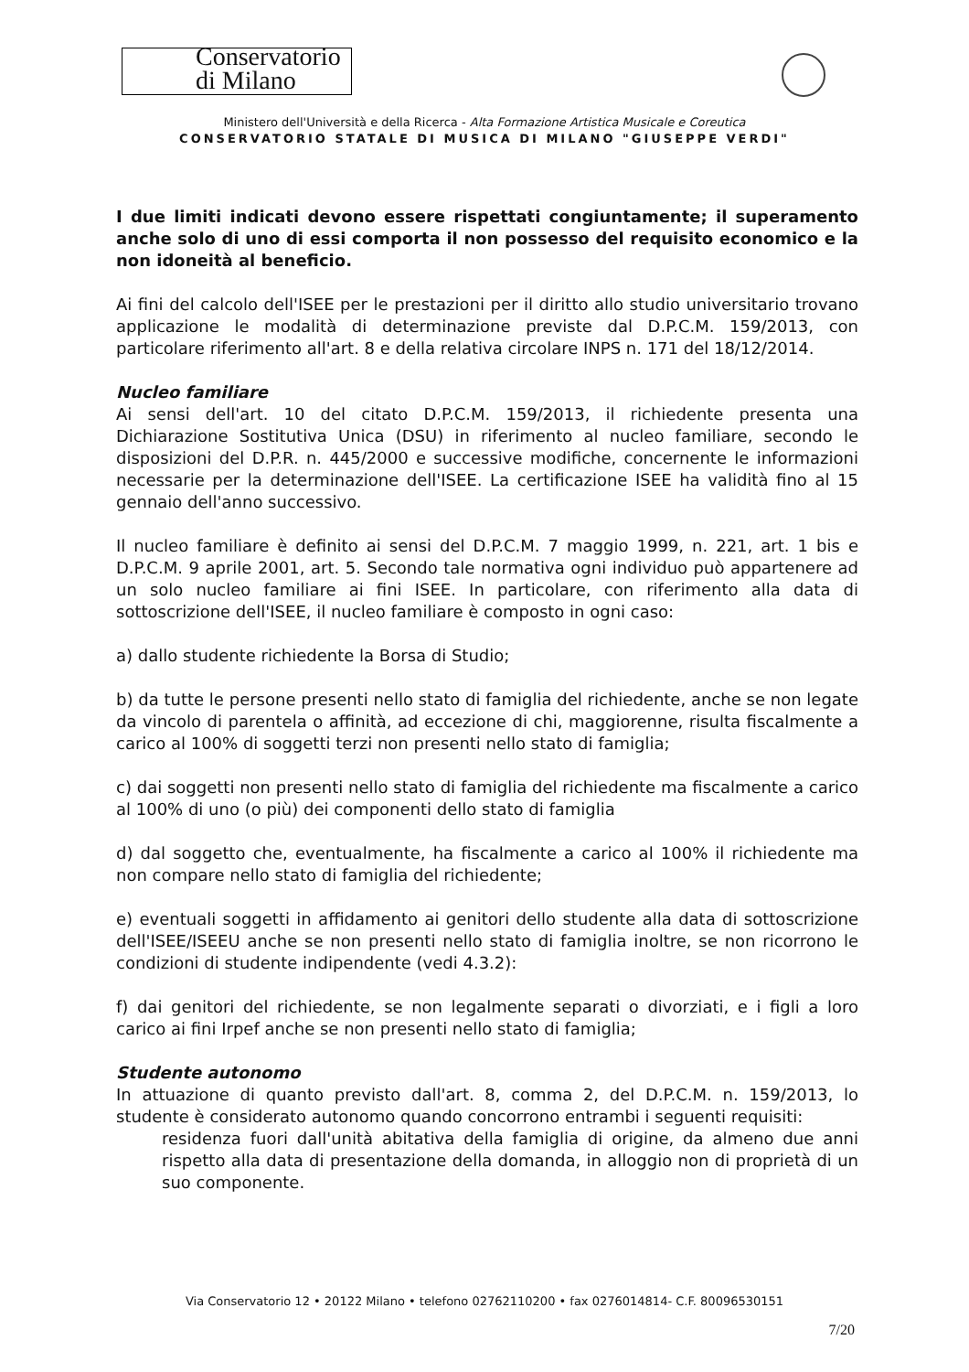Conservatorio
di Milano
Ministero dell'Università e della Ricerca - Alta Formazione Artistica Musicale e Coreutica
CONSERVATORIO STATALE DI MUSICA DI MILANO "GIUSEPPE VERDI"
I due limiti indicati devono essere rispettati congiuntamente; il superamento anche solo di uno di essi comporta il non possesso del requisito economico e la non idoneità al beneficio.
Ai fini del calcolo dell'ISEE per le prestazioni per il diritto allo studio universitario trovano applicazione le modalità di determinazione previste dal D.P.C.M. 159/2013, con particolare riferimento all'art. 8 e della relativa circolare INPS n. 171 del 18/12/2014.
Nucleo familiare
Ai sensi dell'art. 10 del citato D.P.C.M. 159/2013, il richiedente presenta una Dichiarazione Sostitutiva Unica (DSU) in riferimento al nucleo familiare, secondo le disposizioni del D.P.R. n. 445/2000 e successive modifiche, concernente le informazioni necessarie per la determinazione dell'ISEE. La certificazione ISEE ha validità fino al 15 gennaio dell'anno successivo.
Il nucleo familiare è definito ai sensi del D.P.C.M. 7 maggio 1999, n. 221, art. 1 bis e D.P.C.M. 9 aprile 2001, art. 5. Secondo tale normativa ogni individuo può appartenere ad un solo nucleo familiare ai fini ISEE. In particolare, con riferimento alla data di sottoscrizione dell'ISEE, il nucleo familiare è composto in ogni caso:
a) dallo studente richiedente la Borsa di Studio;
b) da tutte le persone presenti nello stato di famiglia del richiedente, anche se non legate da vincolo di parentela o affinità, ad eccezione di chi, maggiorenne, risulta fiscalmente a carico al 100% di soggetti terzi non presenti nello stato di famiglia;
c) dai soggetti non presenti nello stato di famiglia del richiedente ma fiscalmente a carico al 100% di uno (o più) dei componenti dello stato di famiglia
d) dal soggetto che, eventualmente, ha fiscalmente a carico al 100% il richiedente ma non compare nello stato di famiglia del richiedente;
e) eventuali soggetti in affidamento ai genitori dello studente alla data di sottoscrizione dell'ISEE/ISEEU anche se non presenti nello stato di famiglia inoltre, se non ricorrono le condizioni di studente indipendente (vedi 4.3.2):
f) dai genitori del richiedente, se non legalmente separati o divorziati, e i figli a loro carico ai fini Irpef anche se non presenti nello stato di famiglia;
Studente autonomo
In attuazione di quanto previsto dall'art. 8, comma 2, del D.P.C.M. n. 159/2013, lo studente è considerato autonomo quando concorrono entrambi i seguenti requisiti:
residenza fuori dall'unità abitativa della famiglia di origine, da almeno due anni rispetto alla data di presentazione della domanda, in alloggio non di proprietà di un suo componente.
Via Conservatorio 12 • 20122 Milano • telefono 02762110200 • fax 0276014814- C.F. 80096530151
7/20